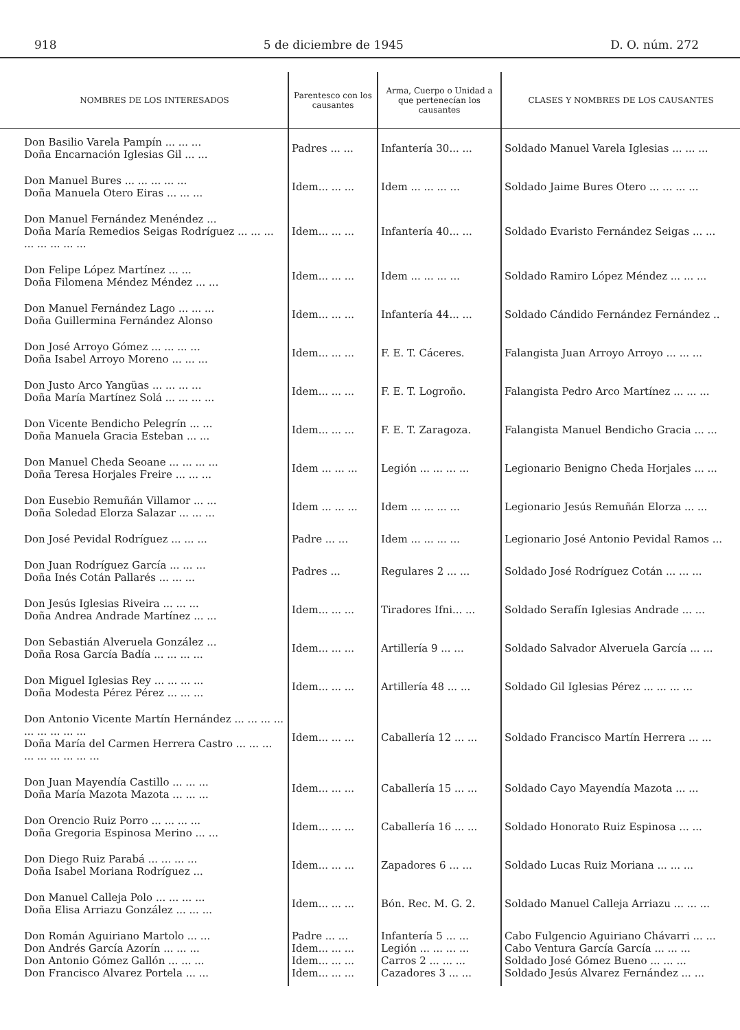918 5 de diciembre de 1945 D. O. núm. 272
| NOMBRES DE LOS INTERESADOS | Parentesco con los causantes | Arma, Cuerpo o Unidad a que pertenecían los causantes | CLASES Y NOMBRES DE LOS CAUSANTES |
| --- | --- | --- | --- |
| Don Basilio Varela Pampín ... ... ... Doña Encarnación Iglesias Gil ... ... | Padres ... ... | Infantería 30... ... | Soldado Manuel Varela Iglesias ... ... ... |
| Don Manuel Bures ... ... ... ... ... Doña Manuela Otero Eiras ... ... ... | Idem... ... ... | Idem ... ... ... ... | Soldado Jaime Bures Otero ... ... ... ... |
| Don Manuel Fernández Menéndez ... Doña María Remedios Seigas Rodríguez ... ... ... ... ... ... ... ... | Idem... ... ... | Infantería 40... ... | Soldado Evaristo Fernández Seigas ... ... |
| Don Felipe López Martínez ... ... Doña Filomena Méndez Méndez ... ... | Idem... ... ... | Idem ... ... ... ... | Soldado Ramiro López Méndez ... ... ... |
| Don Manuel Fernández Lago ... ... ... Doña Guillermina Fernández Alonso | Idem... ... ... | Infantería 44... ... | Soldado Cándido Fernández Fernández .. |
| Don José Arroyo Gómez ... ... ... ... Doña Isabel Arroyo Moreno ... ... ... | Idem... ... ... | F. E. T. Cáceres. | Falangista Juan Arroyo Arroyo ... ... ... |
| Don Justo Arco Yangüas ... ... ... ... Doña María Martínez Solá ... ... ... ... | Idem... ... ... | F. E. T. Logroño. | Falangista Pedro Arco Martínez ... ... ... |
| Don Vicente Bendicho Pelegrín ... ... Doña Manuela Gracia Esteban ... ... | Idem... ... ... | F. E. T. Zaragoza. | Falangista Manuel Bendicho Gracia ... ... |
| Don Manuel Cheda Seoane ... ... ... ... Doña Teresa Horjales Freire ... ... ... | Idem ... ... ... | Legión ... ... ... ... | Legionario Benigno Cheda Horjales ... ... |
| Don Eusebio Remuñán Villamor ... ... Doña Soledad Elorza Salazar ... ... ... | Idem ... ... ... | Idem ... ... ... ... | Legionario Jesús Remuñán Elorza ... ... |
| Don José Pevidal Rodríguez ... ... ... | Padre ... ... | Idem ... ... ... ... | Legionario José Antonio Pevidal Ramos ... |
| Don Juan Rodríguez García ... ... ... Doña Inés Cotán Pallarés ... ... ... | Padres ... | Regulares 2 ... ... | Soldado José Rodríguez Cotán ... ... ... |
| Don Jesús Iglesias Riveira ... ... ... Doña Andrea Andrade Martínez ... ... | Idem... ... ... | Tiradores Ifni... ... | Soldado Serafín Iglesias Andrade ... ... |
| Don Sebastián Alveruela González ... Doña Rosa García Badía ... ... ... ... | Idem... ... ... | Artillería 9 ... ... | Soldado Salvador Alveruela García ... ... |
| Don Miguel Iglesias Rey ... ... ... ... Doña Modesta Pérez Pérez ... ... ... | Idem... ... ... | Artillería 48 ... ... | Soldado Gil Iglesias Pérez ... ... ... ... |
| Don Antonio Vicente Martín Hernández ... ... ... ... ... ... ... ... ... Doña María del Carmen Herrera Castro ... ... ... ... ... ... ... ... ... | Idem... ... ... | Caballería 12 ... ... | Soldado Francisco Martín Herrera ... ... |
| Don Juan Mayendía Castillo ... ... ... Doña María Mazota Mazota ... ... ... | Idem... ... ... | Caballería 15 ... ... | Soldado Cayo Mayendía Mazota ... ... |
| Don Orencio Ruiz Porro ... ... ... ... Doña Gregoria Espinosa Merino ... ... | Idem... ... ... | Caballería 16 ... ... | Soldado Honorato Ruiz Espinosa ... ... |
| Don Diego Ruiz Parabá ... ... ... ... Doña Isabel Moriana Rodríguez ... | Idem... ... ... | Zapadores 6 ... ... | Soldado Lucas Ruiz Moriana ... ... ... |
| Don Manuel Calleja Polo ... ... ... ... Doña Elisa Arriazu González ... ... ... | Idem... ... ... | Bón. Rec. M. G. 2. | Soldado Manuel Calleja Arriazu ... ... ... |
| Don Román Aguiriano Martolo ... ... | Padre ... ... | Infantería 5 ... ... | Cabo Fulgencio Aguiriano Chávarri ... ... |
| Don Andrés García Azorín ... ... ... | Idem... ... ... | Legión ... ... ... ... | Cabo Ventura García García ... ... ... |
| Don Antonio Gómez Gallón ... ... ... | Idem... ... ... | Carros 2 ... ... ... | Soldado José Gómez Bueno ... ... ... |
| Don Francisco Alvarez Portela ... ... | Idem... ... ... | Cazadores 3 ... ... | Soldado Jesús Alvarez Fernández ... ... |